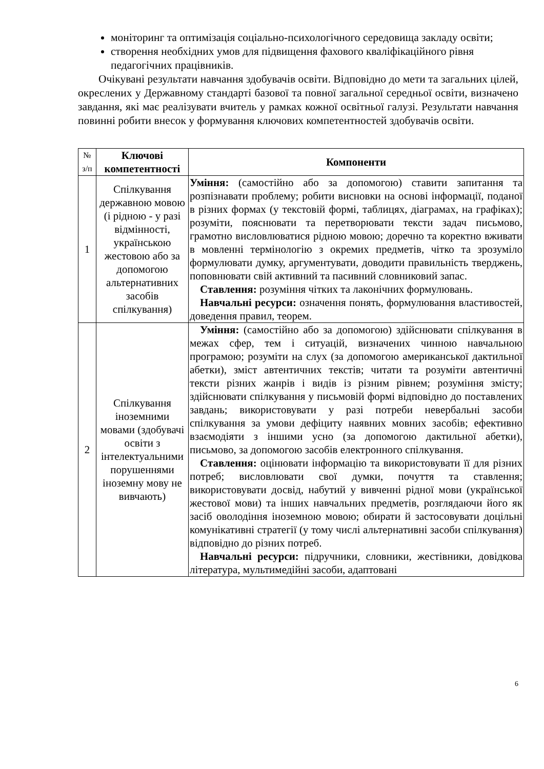моніторинг та оптимізація соціально-психологічного середовища закладу освіти;
створення необхідних умов для підвищення фахового кваліфікаційного рівня педагогічних працівників.
Очікувані результати навчання здобувачів освіти. Відповідно до мети та загальних цілей, окреслених у Державному стандарті базової та повної загальної середньої освіти, визначено завдання, які має реалізувати вчитель у рамках кожної освітньої галузі. Результати навчання повинні робити внесок у формування ключових компетентностей здобувачів освіти.
| № з/п | Ключові компетентності | Компоненти |
| --- | --- | --- |
| 1 | Спілкування державною мовою (і рідною - у разі відмінності, українською жестовою або за допомогою альтернативних засобів спілкування) | Уміння: (самостійно або за допомогою) ставити запитання та розпізнавати проблему; робити висновки на основі інформації, поданої в різних формах (у текстовій формі, таблицях, діаграмах, на графіках); розуміти, пояснювати та перетворювати тексти задач письмово, грамотно висловлюватися рідною мовою; доречно та коректно вживати в мовленні термінологію з окремих предметів, чітко та зрозуміло формулювати думку, аргументувати, доводити правильність тверджень, поповнювати свій активний та пасивний словниковий запас. Ставлення: розуміння чітких та лаконічних формулювань. Навчальні ресурси: означення понять, формулювання властивостей, доведення правил, теорем. |
| 2 | Спілкування іноземними мовами (здобувачі освіти з інтелектуальними порушеннями іноземну мову не вивчають) | Уміння: (самостійно або за допомогою) здійснювати спілкування в межах сфер, тем і ситуацій, визначених чинною навчальною програмою; розуміти на слух (за допомогою американської дактильної абетки), зміст автентичних текстів; читати та розуміти автентичні тексти різних жанрів і видів із різним рівнем; розуміння змісту; здійснювати спілкування у письмовій формі відповідно до поставлених завдань; використовувати у разі потреби невербальні засоби спілкування за умови дефіциту наявних мовних засобів; ефективно взаємодіяти з іншими усно (за допомогою дактильної абетки), письмово, за допомогою засобів електронного спілкування. Ставлення: оцінювати інформацію та використовувати її для різних потреб; висловлювати свої думки, почуття та ставлення; використовувати досвід, набутий у вивченні рідної мови (української жестової мови) та інших навчальних предметів, розглядаючи його як засіб оволодіння іноземною мовою; обирати й застосовувати доцільні комунікативні стратегії (у тому числі альтернативні засоби спілкування) відповідно до різних потреб. Навчальні ресурси: підручники, словники, жестівники, довідкова література, мультимедійні засоби, адаптовані |
6